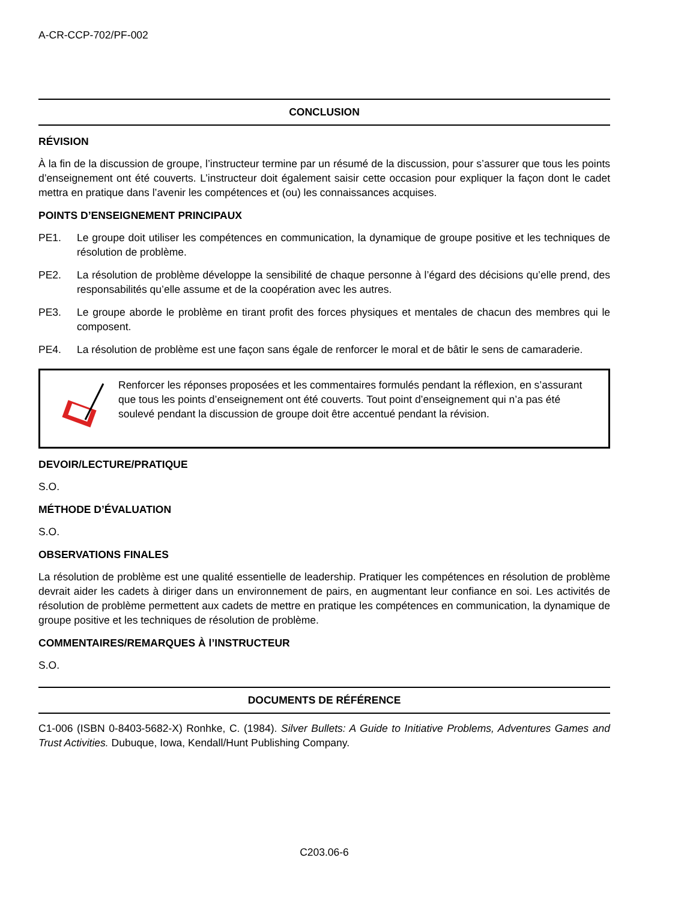A-CR-CCP-702/PF-002
CONCLUSION
RÉVISION
À la fin de la discussion de groupe, l’instructeur termine par un résumé de la discussion, pour s’assurer que tous les points d’enseignement ont été couverts. L’instructeur doit également saisir cette occasion pour expliquer la façon dont le cadet mettra en pratique dans l’avenir les compétences et (ou) les connaissances acquises.
POINTS D’ENSEIGNEMENT PRINCIPAUX
PE1. Le groupe doit utiliser les compétences en communication, la dynamique de groupe positive et les techniques de résolution de problème.
PE2. La résolution de problème développe la sensibilité de chaque personne à l’égard des décisions qu’elle prend, des responsabilités qu’elle assume et de la coopération avec les autres.
PE3. Le groupe aborde le problème en tirant profit des forces physiques et mentales de chacun des membres qui le composent.
PE4. La résolution de problème est une façon sans égale de renforcer le moral et de bâtir le sens de camaraderie.
Renforcer les réponses proposées et les commentaires formulés pendant la réflexion, en s’assurant que tous les points d’enseignement ont été couverts. Tout point d’enseignement qui n’a pas été soulevé pendant la discussion de groupe doit être accentué pendant la révision.
DEVOIR/LECTURE/PRATIQUE
S.O.
MÉTHODE D’ÉVALUATION
S.O.
OBSERVATIONS FINALES
La résolution de problème est une qualité essentielle de leadership. Pratiquer les compétences en résolution de problème devrait aider les cadets à diriger dans un environnement de pairs, en augmentant leur confiance en soi. Les activités de résolution de problème permettent aux cadets de mettre en pratique les compétences en communication, la dynamique de groupe positive et les techniques de résolution de problème.
COMMENTAIRES/REMARQUES À l’INSTRUCTEUR
S.O.
DOCUMENTS DE RÉFÉRENCE
C1-006 (ISBN 0-8403-5682-X) Ronhke, C. (1984). Silver Bullets: A Guide to Initiative Problems, Adventures Games and Trust Activities. Dubuque, Iowa, Kendall/Hunt Publishing Company.
C203.06-6